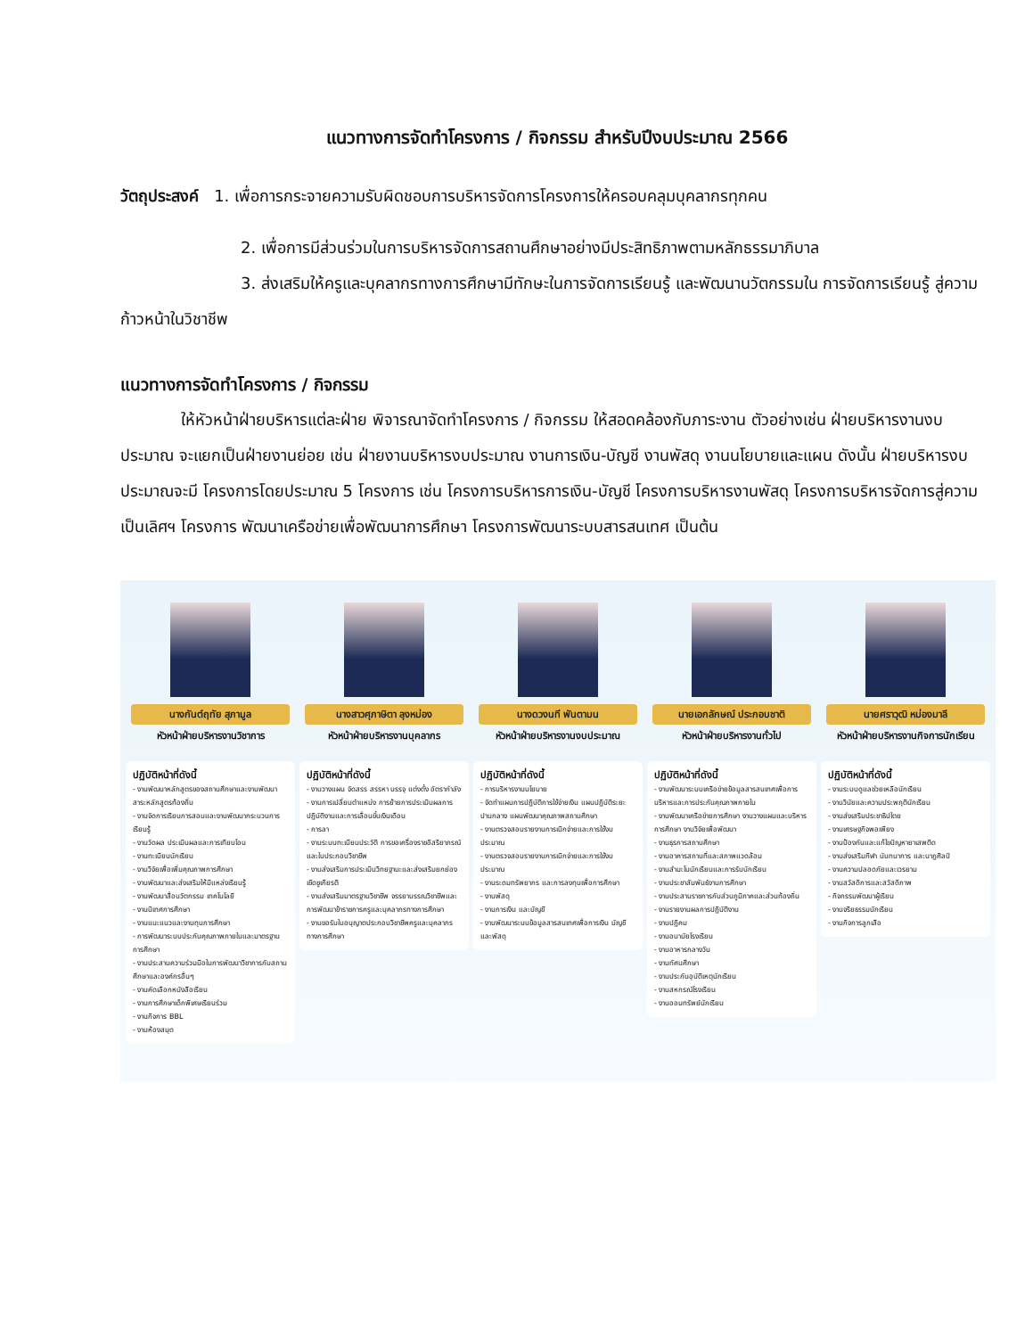แนวทางการจัดทำโครงการ / กิจกรรม สำหรับปีงบประมาณ 2566
วัตถุประสงค์ 1. เพื่อการกระจายความรับผิดชอบการบริหารจัดการโครงการให้ครอบคลุมบุคลากรทุกคน
2. เพื่อการมีส่วนร่วมในการบริหารจัดการสถานศึกษาอย่างมีประสิทธิภาพตามหลักธรรมาภิบาล
3. ส่งเสริมให้ครูและบุคลากรทางการศึกษามีทักษะในการจัดการเรียนรู้ และพัฒนานวัตกรรมใน การจัดการเรียนรู้ สู่ความก้าวหน้าในวิชาชีพ
แนวทางการจัดทำโครงการ / กิจกรรม
ให้หัวหน้าฝ่ายบริหารแต่ละฝ่าย พิจารณาจัดทำโครงการ / กิจกรรม ให้สอดคล้องกับภาระงาน ตัวอย่างเช่น ฝ่ายบริหารงานงบประมาณ จะแยกเป็นฝ่ายงานย่อย เช่น ฝ่ายงานบริหารงบประมาณ งานการเงิน-บัญชี งานพัสดุ งานนโยบายและแผน ดังนั้น ฝ่ายบริหารงบประมาณจะมี โครงการโดยประมาณ 5 โครงการ เช่น โครงการบริหารการเงิน-บัญชี โครงการบริหารงานพัสดุ โครงการบริหารจัดการสู่ความเป็นเลิศฯ โครงการ พัฒนาเครือข่ายเพื่อพัฒนาการศึกษา โครงการพัฒนาระบบสารสนเทศ เป็นต้น
นางกันต์ฤทัย สุภามูล
หัวหน้าฝ่ายบริหารงานวิชาการ
ปฏิบัติหน้าที่ดังนี้
- งานพัฒนาหลักสูตรของสถานศึกษาและงานพัฒนาสาระหลักสูตรท้องถิ่น
- งานจัดการเรียนการสอนและงานพัฒนากระบวนการเรียนรู้
- งานวัดผล ประเมินผลและการเทียบโอน
- งานทะเบียนนักเรียน
- งานวิจัยเพื่อเพิ่มคุณภาพการศึกษา
- งานพัฒนาและส่งเสริมให้มีแหล่งเรียนรู้
- งานพัฒนาสื่อนวัตกรรม เทคโนโลยี
- งานนิเทศการศึกษา
- งานแนะแนวและงานทุนการศึกษา
- การพัฒนาระบบประกันคุณภาพภายในและมาตรฐานการศึกษา
- งานประสานความร่วมมือในการพัฒนาวิชาการกับสถานศึกษาและองค์กรอื่นๆ
- งานคัดเลือกหนังสือเรียน
- งานการศึกษาเด็กพิเศษเรียนร่วม
- งานกิจการ BBL
- งานห้องสมุด
นางสาวศุภาษิตา ลุงหม่อง
หัวหน้าฝ่ายบริหารงานบุคลากร
ปฏิบัติหน้าที่ดังนี้
- งานวางแผน จัดสรร สรรหา บรรจุ แต่งตั้ง อัตรากำลัง
- งานการเปลี่ยนตำแหน่ง การย้ายการประเมินผลการปฏิบัติงานและการเลื่อนขั้นเงินเดือน
- การลา
- งานระบบทะเบียนประวัติ การขอเครื่องราชอิสริยาภรณ์และใบประกอบวิชาชีพ
- งานส่งเสริมการประเมินวิทยฐานะและส่งเสริมยกย่องเชิดชูเกียรติ
- งานส่งเสริมมาตรฐานวิชาชีพ จรรยาบรรณวิชาชีพและการพัฒนาข้าราชการครูและบุคลากรทางการศึกษา
- งานขอรับใบอนุญาตประกอบวิชาชีพครูและบุคลากรทางการศึกษา
นางดวงนที พันตามน
หัวหน้าฝ่ายบริหารงานงบประมาณ
ปฏิบัติหน้าที่ดังนี้
- การบริหารงานนโยบาย
- จัดทำแผนการปฏิบัติการใช้จ่ายเงิน แผนปฏิบัติระยะปานกลาง แผนพัฒนาคุณภาพสถานศึกษา
- งานตรวจสอบรายงานการเบิกจ่ายและการใช้งบประมาณ
- งานตรวจสอบรายงานการเบิกจ่ายและการใช้งบประมาณ
- งานระดมทรัพยากร และการลงทุนเพื่อการศึกษา
- งานพัสดุ
- งานการเงิน และบัญชี
- งานพัฒนาระบบข้อมูลสารสนเทศเพื่อการเงิน บัญชี และพัสดุ
นายเอกลักษณ์ ประกอบชาติ
หัวหน้าฝ่ายบริหารงานทั่วไป
ปฏิบัติหน้าที่ดังนี้
- งานพัฒนาระบบเครือข่ายข้อมูลสารสนเทศเพื่อการบริหารและการประกันคุณภาพภายใน
- งานพัฒนาเครือข่ายการศึกษา งานวางแผนและบริหารการศึกษา งานวิจัยเพื่อพัฒนา
- งานธุรการสถานศึกษา
- งานอาคารสถานที่และสภาพแวดล้อม
- งานสำมะโนนักเรียนและการรับนักเรียน
- งานประชาสัมพันธ์งานการศึกษา
- งานประสานราชการกับส่วนภูมิภาคและส่วนท้องถิ่น
- งานรายงานผลการปฏิบัติงาน
- งานปฏิคม
- งานอนามัยโรงเรียน
- งานอาหารกลางวัน
- งานทัศนศึกษา
- งานประกันอุบัติเหตุนักเรียน
- งานสหกรณ์โรงเรียน
- งานออมทรัพย์นักเรียน
นายศราวุฒิ หม่องมาลี
หัวหน้าฝ่ายบริหารงานกิจการนักเรียน
ปฏิบัติหน้าที่ดังนี้
- งานระบบดูแลช่วยเหลือนักเรียน
- งานวินัยและความประพฤตินักเรียน
- งานส่งเสริมประชาธิปไตย
- งานเศรษฐกิจพอเพียง
- งานป้องกันและแก้ไขปัญหายาเสพติด
- งานส่งเสริมกีฬา นันทนาการ และนาฏศิลป์
- งานความปลอดภัยและเวรยาม
- งานสวัสดิการและสวัสดิภาพ
- กิจกรรมพัฒนาผู้เรียน
- งานจริยธรรมนักเรียน
- งานกิจการลูกเสือ